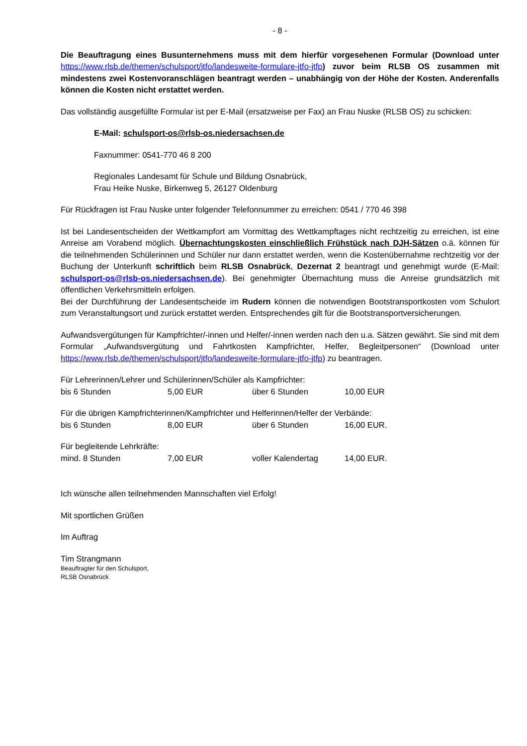- 8 -
Die Beauftragung eines Busunternehmens muss mit dem hierfür vorgesehenen Formular (Download unter https://www.rlsb.de/themen/schulsport/jtfo/landesweite-formulare-jtfo-jtfp) zuvor beim RLSB OS zusammen mit mindestens zwei Kostenvoranschlägen beantragt werden – unabhängig von der Höhe der Kosten. Anderenfalls können die Kosten nicht erstattet werden.
Das vollständig ausgefüllte Formular ist per E-Mail (ersatzweise per Fax) an Frau Nuske (RLSB OS) zu schicken:
E-Mail: schulsport-os@rlsb-os.niedersachsen.de
Faxnummer: 0541-770 46 8 200
Regionales Landesamt für Schule und Bildung Osnabrück,
Frau Heike Nuske, Birkenweg 5, 26127 Oldenburg
Für Rückfragen ist Frau Nuske unter folgender Telefonnummer zu erreichen: 0541 / 770 46 398
Ist bei Landesentscheiden der Wettkampfort am Vormittag des Wettkampftages nicht rechtzeitig zu erreichen, ist eine Anreise am Vorabend möglich. Übernachtungskosten einschließlich Frühstück nach DJH-Sätzen o.ä. können für die teilnehmenden Schülerinnen und Schüler nur dann erstattet werden, wenn die Kostenübernahme rechtzeitig vor der Buchung der Unterkunft schriftlich beim RLSB Osnabrück, Dezernat 2 beantragt und genehmigt wurde (E-Mail: schulsport-os@rlsb-os.niedersachsen.de). Bei genehmigter Übernachtung muss die Anreise grundsätzlich mit öffentlichen Verkehrsmitteln erfolgen.
Bei der Durchführung der Landesentscheide im Rudern können die notwendigen Bootstransportkosten vom Schulort zum Veranstaltungsort und zurück erstattet werden. Entsprechendes gilt für die Bootstransportversicherungen.
Aufwandsvergütungen für Kampfrichter/-innen und Helfer/-innen werden nach den u.a. Sätzen gewährt. Sie sind mit dem Formular „Aufwandsvergütung und Fahrtkosten Kampfrichter, Helfer, Begleitpersonen“ (Download unter https://www.rlsb.de/themen/schulsport/jtfo/landesweite-formulare-jtfo-jtfp) zu beantragen.
Für Lehrerinnen/Lehrer und Schülerinnen/Schüler als Kampfrichter:
| bis 6 Stunden | 5,00 EUR | über 6 Stunden | 10,00 EUR |
Für die übrigen Kampfrichterinnen/Kampfrichter und Helferinnen/Helfer der Verbände:
| bis 6 Stunden | 8,00 EUR | über 6 Stunden | 16,00 EUR. |
Für begleitende Lehrkräfte:
| mind. 8 Stunden | 7,00 EUR | voller Kalendertag | 14,00 EUR. |
Ich wünsche allen teilnehmenden Mannschaften viel Erfolg!
Mit sportlichen Grüßen
Im Auftrag
Tim Strangmann
Beauftragter für den Schulsport,
RLSB Osnabrück